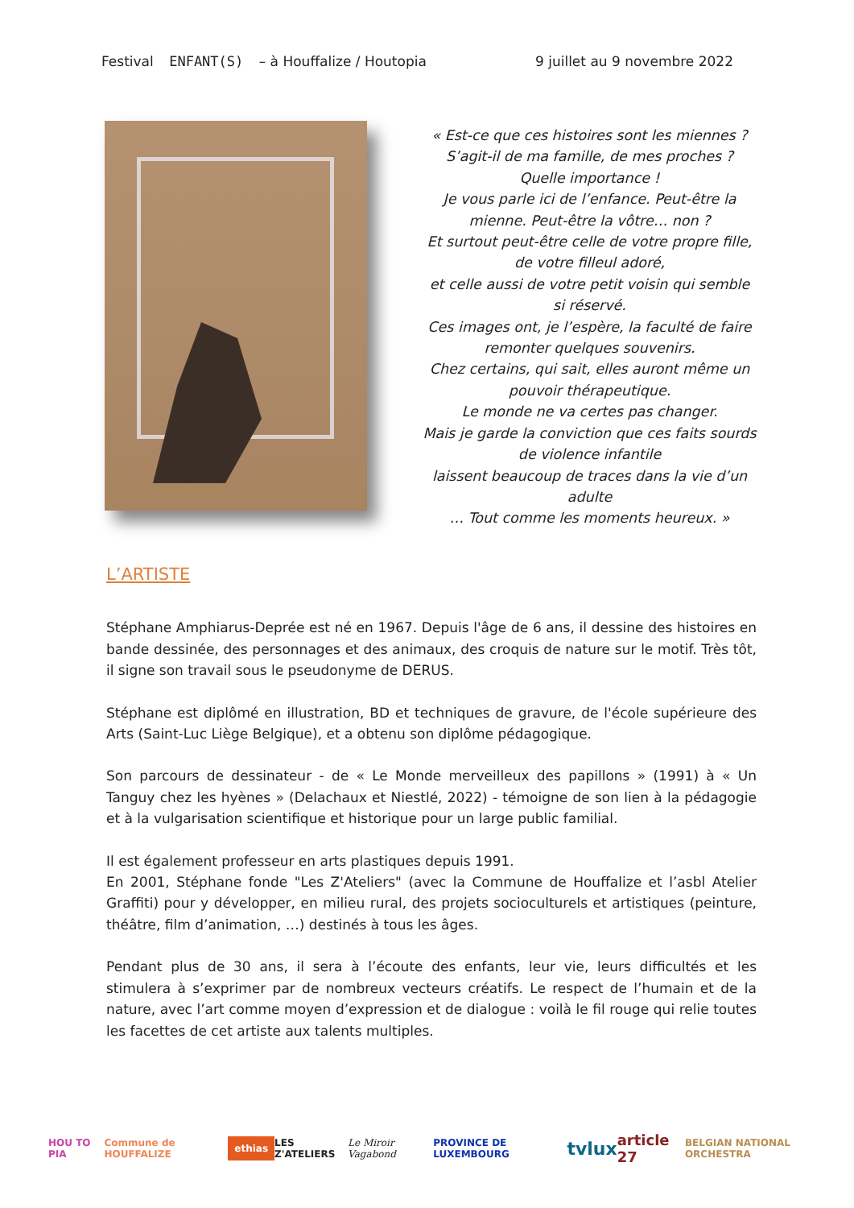Festival ENFANT(S) – à Houffalize / Houtopia 9 juillet au 9 novembre 2022
« Est-ce que ces histoires sont les miennes ?
S’agit-il de ma famille, de mes proches ?
Quelle importance !
Je vous parle ici de l’enfance. Peut-être la mienne. Peut-être la vôtre… non ?
Et surtout peut-être celle de votre propre fille, de votre filleul adoré,
et celle aussi de votre petit voisin qui semble si réservé.
Ces images ont, je l’espère, la faculté de faire remonter quelques souvenirs.
Chez certains, qui sait, elles auront même un pouvoir thérapeutique.
Le monde ne va certes pas changer.
Mais je garde la conviction que ces faits sourds de violence infantile
laissent beaucoup de traces dans la vie d’un adulte
… Tout comme les moments heureux. »
L’ARTISTE
Stéphane Amphiarus-Deprée est né en 1967. Depuis l'âge de 6 ans, il dessine des histoires en bande dessinée, des personnages et des animaux, des croquis de nature sur le motif. Très tôt, il signe son travail sous le pseudonyme de DERUS.
Stéphane est diplômé en illustration, BD et techniques de gravure, de l'école supérieure des Arts (Saint-Luc Liège Belgique), et a obtenu son diplôme pédagogique.
Son parcours de dessinateur - de « Le Monde merveilleux des papillons » (1991) à « Un Tanguy chez les hyènes » (Delachaux et Niestlé, 2022) - témoigne de son lien à la pédagogie et à la vulgarisation scientifique et historique pour un large public familial.
Il est également professeur en arts plastiques depuis 1991.
En 2001, Stéphane fonde "Les Z'Ateliers" (avec la Commune de Houffalize et l’asbl Atelier Graffiti) pour y développer, en milieu rural, des projets socioculturels et artistiques (peinture, théâtre, film d’animation, …) destinés à tous les âges.
Pendant plus de 30 ans, il sera à l’écoute des enfants, leur vie, leurs difficultés et les stimulera à s’exprimer par de nombreux vecteurs créatifs. Le respect de l’humain et de la nature, avec l’art comme moyen d’expression et de dialogue : voilà le fil rouge qui relie toutes les facettes de cet artiste aux talents multiples.
HOU TO PIA Commune de HOUFFALIZE ethias LES Z'ATELIERS Le Miroir Vagabond PROVINCE DE LUXEMBOURG tvlux article 27 BELGIAN NATIONAL ORCHESTRA